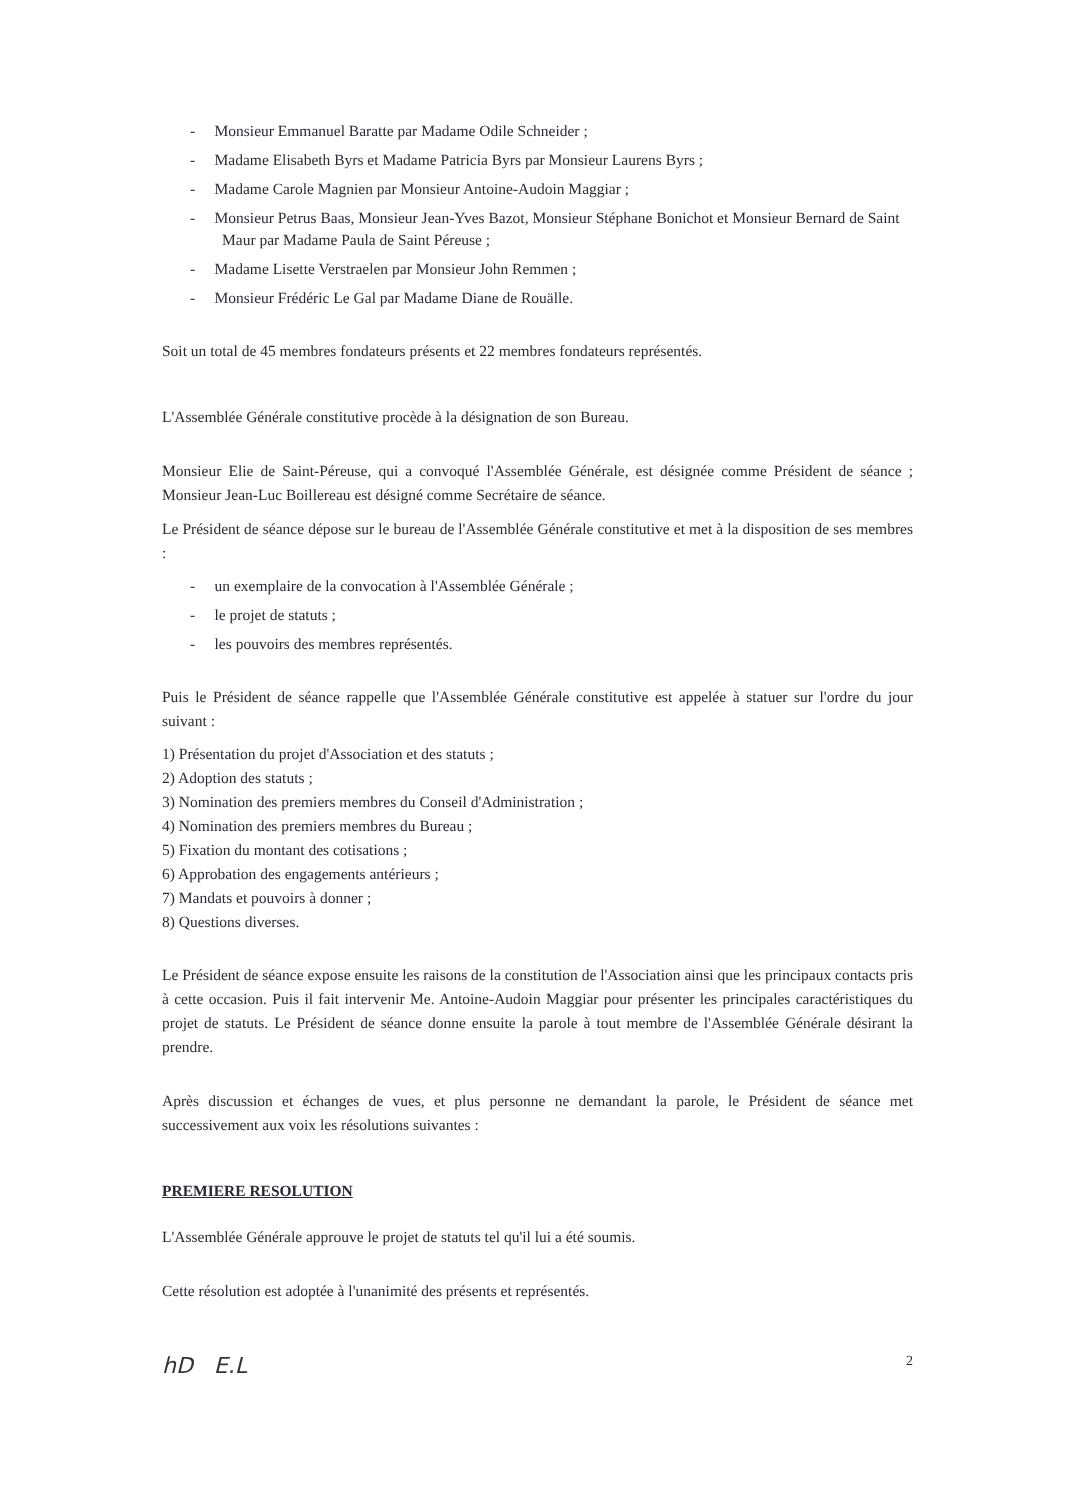- Monsieur Emmanuel Baratte par Madame Odile Schneider ;
- Madame Elisabeth Byrs et Madame Patricia Byrs par Monsieur Laurens Byrs ;
- Madame Carole Magnien par Monsieur Antoine-Audoin Maggiar ;
- Monsieur Petrus Baas, Monsieur Jean-Yves Bazot, Monsieur Stéphane Bonichot et Monsieur Bernard de Saint Maur par Madame Paula de Saint Péreuse ;
- Madame Lisette Verstraelen par Monsieur John Remmen ;
- Monsieur Frédéric Le Gal par Madame Diane de Rouälle.
Soit un total de 45 membres fondateurs présents et 22 membres fondateurs représentés.
L'Assemblée Générale constitutive procède à la désignation de son Bureau.
Monsieur Elie de Saint-Péreuse, qui a convoqué l'Assemblée Générale, est désignée comme Président de séance ; Monsieur Jean-Luc Boillereau est désigné comme Secrétaire de séance.
Le Président de séance dépose sur le bureau de l'Assemblée Générale constitutive et met à la disposition de ses membres :
- un exemplaire de la convocation à l'Assemblée Générale ;
- le projet de statuts ;
- les pouvoirs des membres représentés.
Puis le Président de séance rappelle que l'Assemblée Générale constitutive est appelée à statuer sur l'ordre du jour suivant :
1) Présentation du projet d'Association et des statuts ;
2) Adoption des statuts ;
3) Nomination des premiers membres du Conseil d'Administration ;
4) Nomination des premiers membres du Bureau ;
5) Fixation du montant des cotisations ;
6) Approbation des engagements antérieurs ;
7) Mandats et pouvoirs à donner ;
8) Questions diverses.
Le Président de séance expose ensuite les raisons de la constitution de l'Association ainsi que les principaux contacts pris à cette occasion. Puis il fait intervenir Me. Antoine-Audoin Maggiar pour présenter les principales caractéristiques du projet de statuts. Le Président de séance donne ensuite la parole à tout membre de l'Assemblée Générale désirant la prendre.
Après discussion et échanges de vues, et plus personne ne demandant la parole, le Président de séance met successivement aux voix les résolutions suivantes :
PREMIERE RESOLUTION
L'Assemblée Générale approuve le projet de statuts tel qu'il lui a été soumis.
Cette résolution est adoptée à l'unanimité des présents et représentés.
hD E.L 2